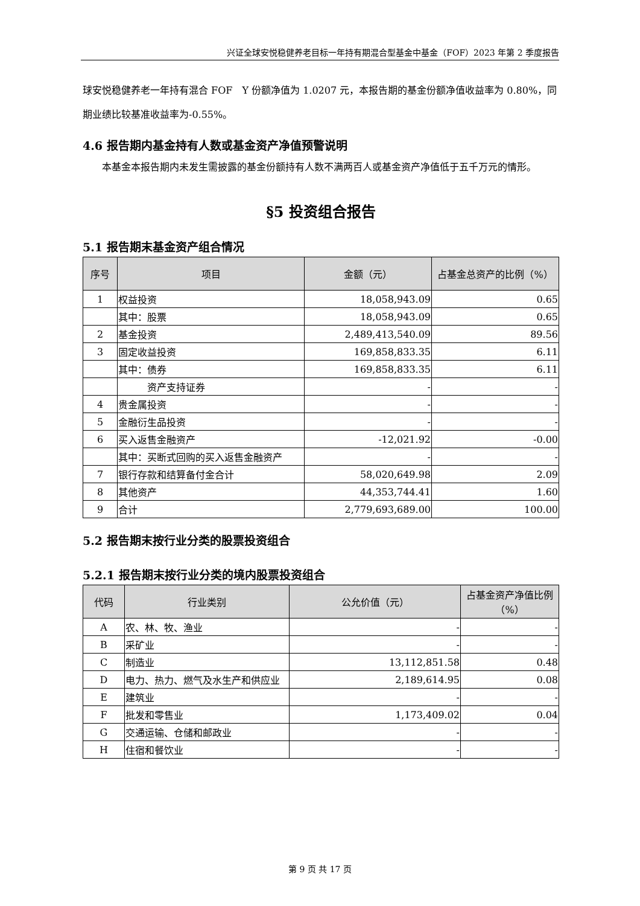兴证全球安悦稳健养老目标一年持有期混合型基金中基金（FOF）2023 年第 2 季度报告
球安悦稳健养老一年持有混合 FOF　Y 份额净值为 1.0207 元，本报告期的基金份额净值收益率为 0.80%，同期业绩比较基准收益率为-0.55%。
4.6 报告期内基金持有人数或基金资产净值预警说明
　　本基金本报告期内未发生需披露的基金份额持有人数不满两百人或基金资产净值低于五千万元的情形。
§5 投资组合报告
5.1 报告期末基金资产组合情况
| 序号 | 项目 | 金额（元） | 占基金总资产的比例（%） |
| --- | --- | --- | --- |
| 1 | 权益投资 | 18,058,943.09 | 0.65 |
| | 其中：股票 | 18,058,943.09 | 0.65 |
| 2 | 基金投资 | 2,489,413,540.09 | 89.56 |
| 3 | 固定收益投资 | 169,858,833.35 | 6.11 |
| | 其中：债券 | 169,858,833.35 | 6.11 |
| | 资产支持证券 | - | - |
| 4 | 贵金属投资 | - | - |
| 5 | 金融衍生品投资 | - | - |
| 6 | 买入返售金融资产 | -12,021.92 | -0.00 |
| | 其中：买断式回购的买入返售金融资产 | - | - |
| 7 | 银行存款和结算备付金合计 | 58,020,649.98 | 2.09 |
| 8 | 其他资产 | 44,353,744.41 | 1.60 |
| 9 | 合计 | 2,779,693,689.00 | 100.00 |
5.2 报告期末按行业分类的股票投资组合
5.2.1 报告期末按行业分类的境内股票投资组合
| 代码 | 行业类别 | 公允价值（元） | 占基金资产净值比例（%） |
| --- | --- | --- | --- |
| A | 农、林、牧、渔业 | - | - |
| B | 采矿业 | - | - |
| C | 制造业 | 13,112,851.58 | 0.48 |
| D | 电力、热力、燃气及水生产和供应业 | 2,189,614.95 | 0.08 |
| E | 建筑业 | - | - |
| F | 批发和零售业 | 1,173,409.02 | 0.04 |
| G | 交通运输、仓储和邮政业 | - | - |
| H | 住宿和餐饮业 | - | - |
第 9 页 共 17 页